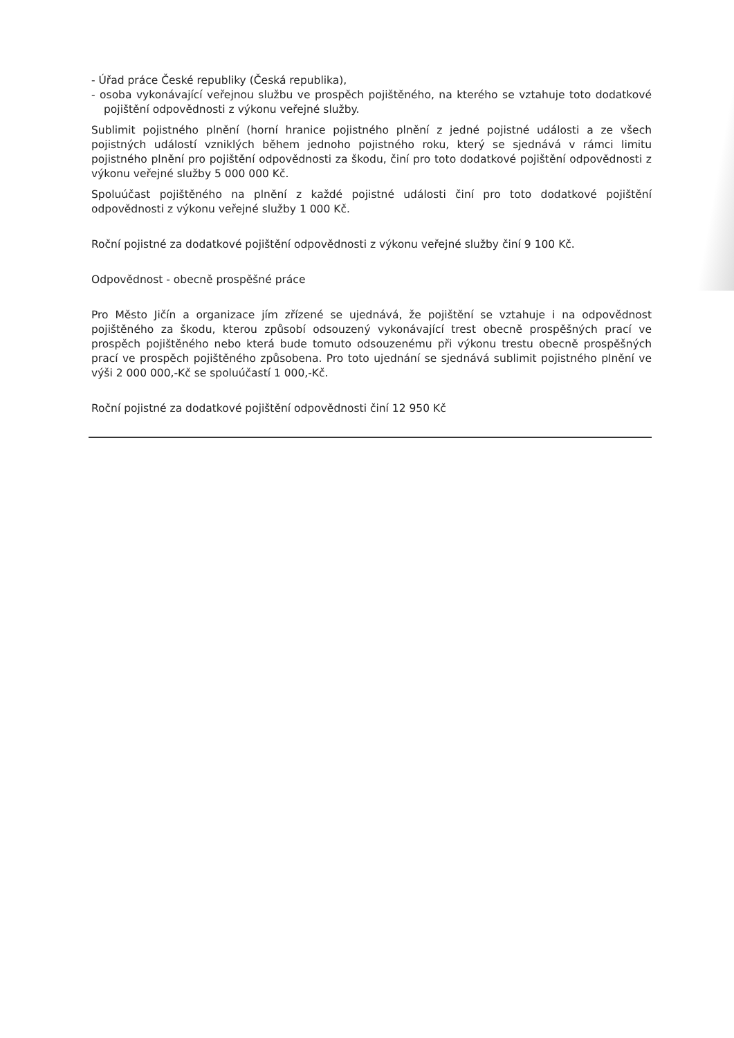- Úřad práce České republiky (Česká republika),
- osoba vykonávající veřejnou službu ve prospěch pojištěného, na kterého se vztahuje toto dodatkové pojištění odpovědnosti z výkonu veřejné služby.
Sublimit pojistného plnění (horní hranice pojistného plnění z jedné pojistné události a ze všech pojistných událostí vzniklých během jednoho pojistného roku, který se sjednává v rámci limitu pojistného plnění pro pojištění odpovědnosti za škodu, činí pro toto dodatkové pojištění odpovědnosti z výkonu veřejné služby 5 000 000 Kč.
Spoluúčast pojištěného na plnění z každé pojistné události činí pro toto dodatkové pojištění odpovědnosti z výkonu veřejné služby 1 000 Kč.
Roční pojistné za dodatkové pojištění odpovědnosti z výkonu veřejné služby činí 9 100 Kč.
Odpovědnost - obecně prospěšné práce
Pro Město Jičín a organizace jím zřízené se ujednává, že pojištění se vztahuje i na odpovědnost pojištěného za škodu, kterou způsobí odsouzený vykonávající trest obecně prospěšných prací ve prospěch pojištěného nebo která bude tomuto odsouzenému při výkonu trestu obecně prospěšných prací ve prospěch pojištěného způsobena. Pro toto ujednání se sjednává sublimit pojistného plnění ve výši 2 000 000,-Kč se spoluúčastí 1 000,-Kč.
Roční pojistné za dodatkové pojištění odpovědnosti činí 12 950 Kč